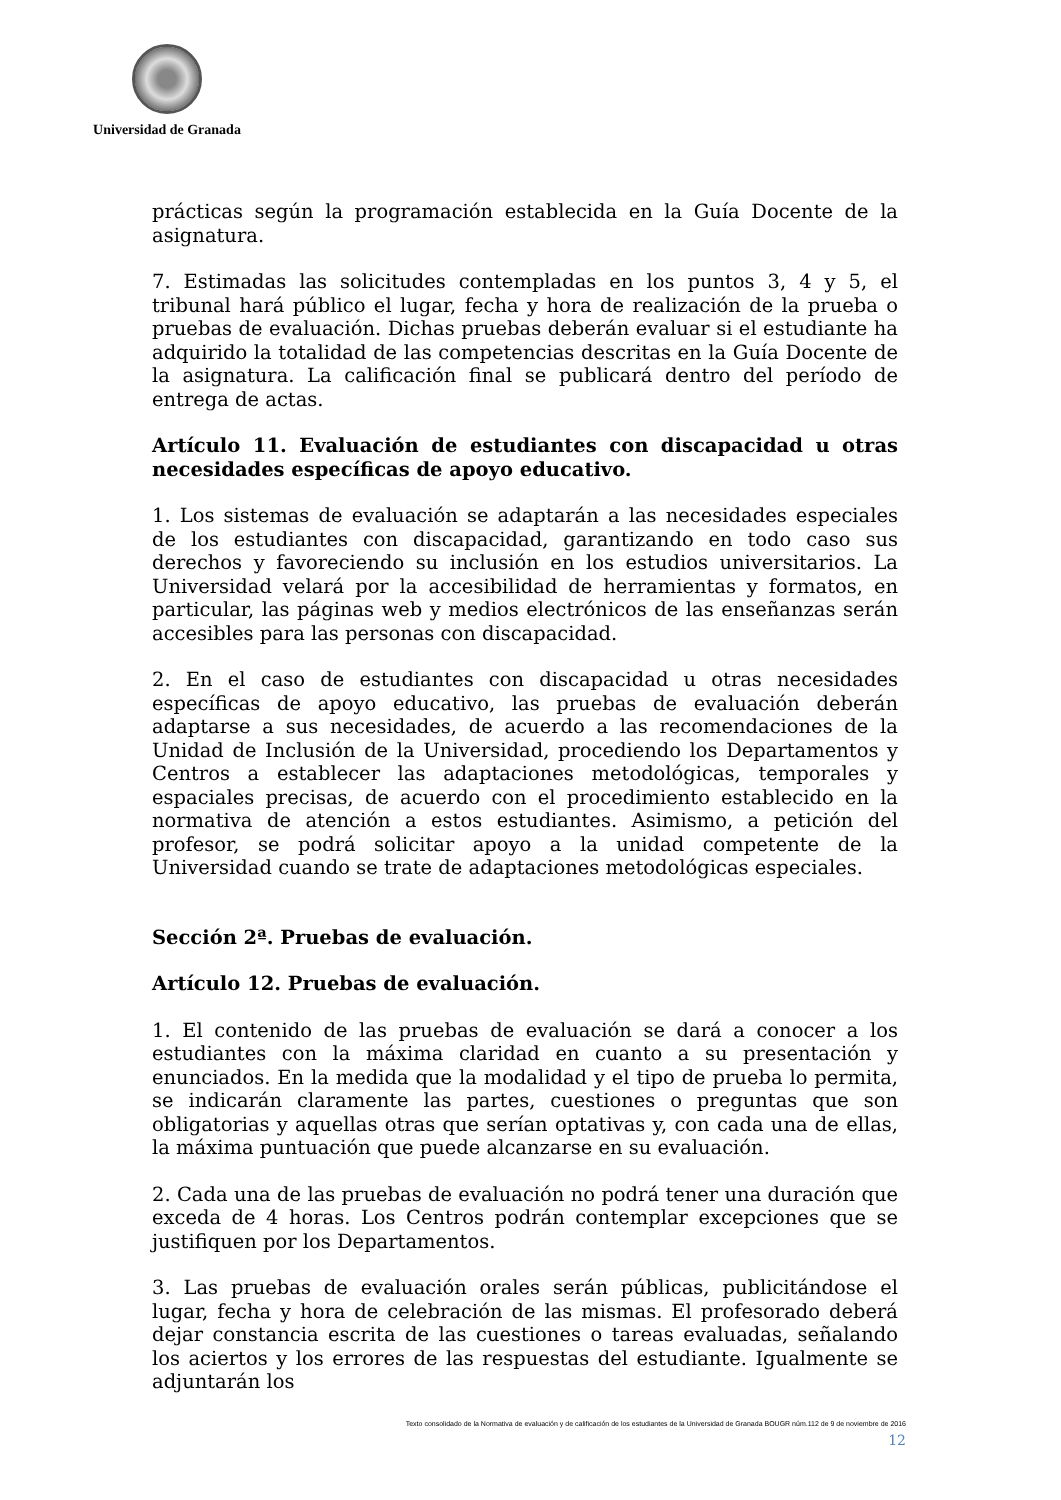Universidad de Granada
prácticas según la programación establecida en la Guía Docente de la asignatura.
7. Estimadas las solicitudes contempladas en los puntos 3, 4 y 5, el tribunal hará público el lugar, fecha y hora de realización de la prueba o pruebas de evaluación. Dichas pruebas deberán evaluar si el estudiante ha adquirido la totalidad de las competencias descritas en la Guía Docente de la asignatura. La calificación final se publicará dentro del período de entrega de actas.
Artículo 11. Evaluación de estudiantes con discapacidad u otras necesidades específicas de apoyo educativo.
1. Los sistemas de evaluación se adaptarán a las necesidades especiales de los estudiantes con discapacidad, garantizando en todo caso sus derechos y favoreciendo su inclusión en los estudios universitarios. La Universidad velará por la accesibilidad de herramientas y formatos, en particular, las páginas web y medios electrónicos de las enseñanzas serán accesibles para las personas con discapacidad.
2. En el caso de estudiantes con discapacidad u otras necesidades específicas de apoyo educativo, las pruebas de evaluación deberán adaptarse a sus necesidades, de acuerdo a las recomendaciones de la Unidad de Inclusión de la Universidad, procediendo los Departamentos y Centros a establecer las adaptaciones metodológicas, temporales y espaciales precisas, de acuerdo con el procedimiento establecido en la normativa de atención a estos estudiantes. Asimismo, a petición del profesor, se podrá solicitar apoyo a la unidad competente de la Universidad cuando se trate de adaptaciones metodológicas especiales.
Sección 2ª. Pruebas de evaluación.
Artículo 12. Pruebas de evaluación.
1. El contenido de las pruebas de evaluación se dará a conocer a los estudiantes con la máxima claridad en cuanto a su presentación y enunciados. En la medida que la modalidad y el tipo de prueba lo permita, se indicarán claramente las partes, cuestiones o preguntas que son obligatorias y aquellas otras que serían optativas y, con cada una de ellas, la máxima puntuación que puede alcanzarse en su evaluación.
2. Cada una de las pruebas de evaluación no podrá tener una duración que exceda de 4 horas. Los Centros podrán contemplar excepciones que se justifiquen por los Departamentos.
3. Las pruebas de evaluación orales serán públicas, publicitándose el lugar, fecha y hora de celebración de las mismas. El profesorado deberá dejar constancia escrita de las cuestiones o tareas evaluadas, señalando los aciertos y los errores de las respuestas del estudiante. Igualmente se adjuntarán los
Texto consolidado de la Normativa de evaluación y de calificación de los estudiantes de la Universidad de Granada BOUGR núm.112 de 9 de noviembre de 2016
12